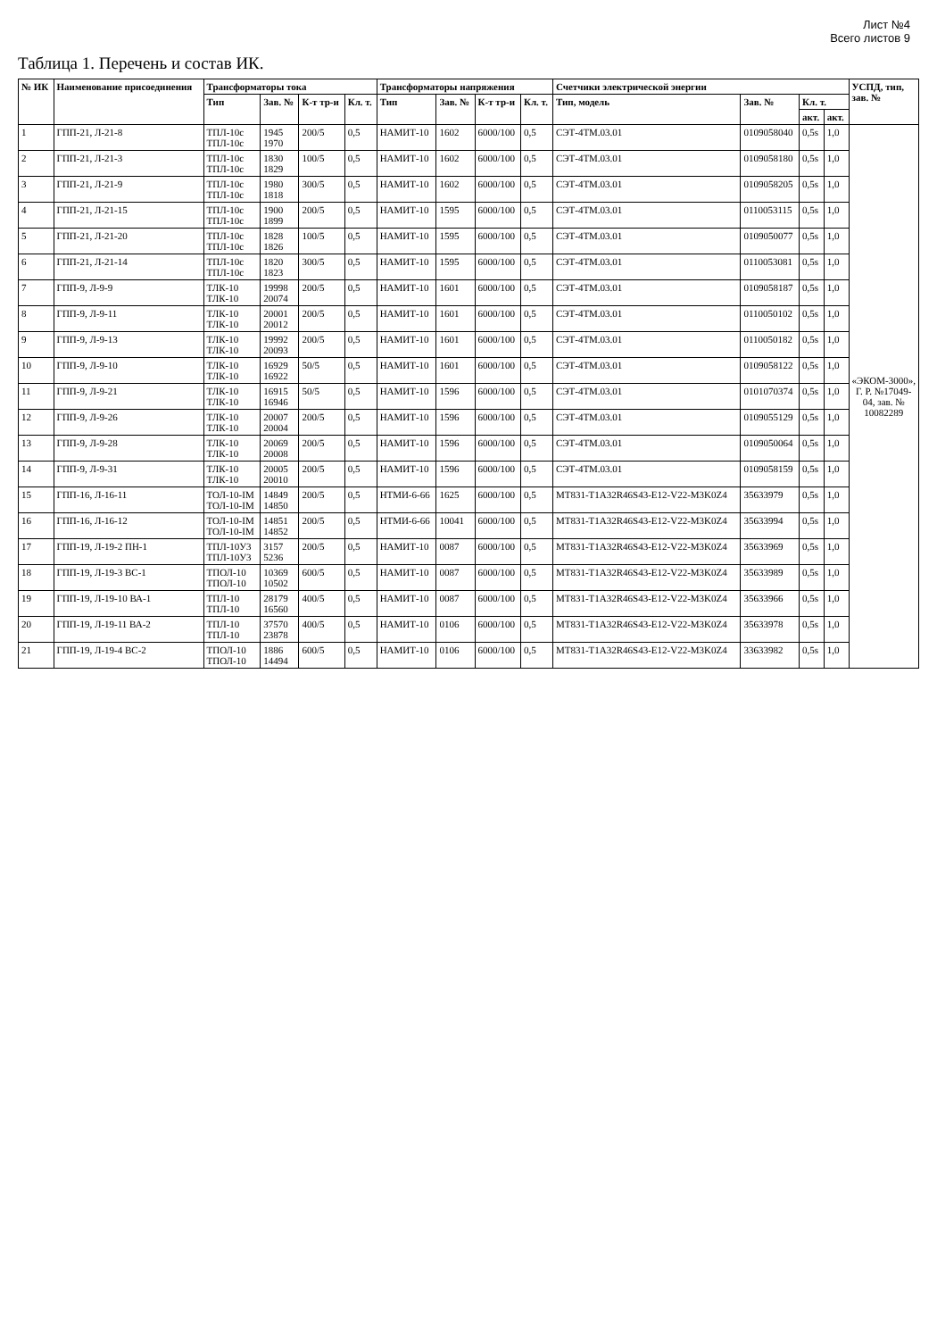Лист №4
Всего листов 9
Таблица 1. Перечень и состав ИК.
| № ИК | Наименование присоединения | Трансформаторы тока | | | | Трансформаторы напряжения | | | | Счетчики электрической энергии | | | | УСПД, тип, зав. № |
| --- | --- | --- | --- | --- | --- | --- | --- | --- | --- | --- | --- | --- | --- | --- |
| | | Тип | Зав. № | К-т тр-и | Кл. т. | Тип | Зав. № | К-т тр-и | Кл. т. | Тип, модель | Зав. № | Кл. т. | | |
| | | | | | | | | | | | | акт. | акт. | |
| 1 | ГПП-21, Л-21-8 | ТПЛ-10с ТПЛ-10с | 1945 1970 | 200/5 | 0,5 | НАМИТ-10 | 1602 | 6000/100 | 0,5 | СЭТ-4ТМ.03.01 | 0109058040 | 0,5s | 1,0 | «ЭКОМ-3000», Г. Р. №17049-04, зав. № 10082289 |
| 2 | ГПП-21, Л-21-3 | ТПЛ-10с ТПЛ-10с | 1830 1829 | 100/5 | 0,5 | НАМИТ-10 | 1602 | 6000/100 | 0,5 | СЭТ-4ТМ.03.01 | 0109058180 | 0,5s | 1,0 | |
| 3 | ГПП-21, Л-21-9 | ТПЛ-10с ТПЛ-10с | 1980 1818 | 300/5 | 0,5 | НАМИТ-10 | 1602 | 6000/100 | 0,5 | СЭТ-4ТМ.03.01 | 0109058205 | 0,5s | 1,0 | |
| 4 | ГПП-21, Л-21-15 | ТПЛ-10с ТПЛ-10с | 1900 1899 | 200/5 | 0,5 | НАМИТ-10 | 1595 | 6000/100 | 0,5 | СЭТ-4ТМ.03.01 | 0110053115 | 0,5s | 1,0 | |
| 5 | ГПП-21, Л-21-20 | ТПЛ-10с ТПЛ-10с | 1828 1826 | 100/5 | 0,5 | НАМИТ-10 | 1595 | 6000/100 | 0,5 | СЭТ-4ТМ.03.01 | 0109050077 | 0,5s | 1,0 | |
| 6 | ГПП-21, Л-21-14 | ТПЛ-10с ТПЛ-10с | 1820 1823 | 300/5 | 0,5 | НАМИТ-10 | 1595 | 6000/100 | 0,5 | СЭТ-4ТМ.03.01 | 0110053081 | 0,5s | 1,0 | |
| 7 | ГПП-9, Л-9-9 | ТЛК-10 ТЛК-10 | 19998 20074 | 200/5 | 0,5 | НАМИТ-10 | 1601 | 6000/100 | 0,5 | СЭТ-4ТМ.03.01 | 0109058187 | 0,5s | 1,0 | |
| 8 | ГПП-9, Л-9-11 | ТЛК-10 ТЛК-10 | 20001 20012 | 200/5 | 0,5 | НАМИТ-10 | 1601 | 6000/100 | 0,5 | СЭТ-4ТМ.03.01 | 0110050102 | 0,5s | 1,0 | |
| 9 | ГПП-9, Л-9-13 | ТЛК-10 ТЛК-10 | 19992 20093 | 200/5 | 0,5 | НАМИТ-10 | 1601 | 6000/100 | 0,5 | СЭТ-4ТМ.03.01 | 0110050182 | 0,5s | 1,0 | |
| 10 | ГПП-9, Л-9-10 | ТЛК-10 ТЛК-10 | 16929 16922 | 50/5 | 0,5 | НАМИТ-10 | 1601 | 6000/100 | 0,5 | СЭТ-4ТМ.03.01 | 0109058122 | 0,5s | 1,0 | |
| 11 | ГПП-9, Л-9-21 | ТЛК-10 ТЛК-10 | 16915 16946 | 50/5 | 0,5 | НАМИТ-10 | 1596 | 6000/100 | 0,5 | СЭТ-4ТМ.03.01 | 0101070374 | 0,5s | 1,0 | |
| 12 | ГПП-9, Л-9-26 | ТЛК-10 ТЛК-10 | 20007 20004 | 200/5 | 0,5 | НАМИТ-10 | 1596 | 6000/100 | 0,5 | СЭТ-4ТМ.03.01 | 0109055129 | 0,5s | 1,0 | |
| 13 | ГПП-9, Л-9-28 | ТЛК-10 ТЛК-10 | 20069 20008 | 200/5 | 0,5 | НАМИТ-10 | 1596 | 6000/100 | 0,5 | СЭТ-4ТМ.03.01 | 0109050064 | 0,5s | 1,0 | |
| 14 | ГПП-9, Л-9-31 | ТЛК-10 ТЛК-10 | 20005 20010 | 200/5 | 0,5 | НАМИТ-10 | 1596 | 6000/100 | 0,5 | СЭТ-4ТМ.03.01 | 0109058159 | 0,5s | 1,0 | |
| 15 | ГПП-16, Л-16-11 | ТОЛ-10-IM ТОЛ-10-IM | 14849 14850 | 200/5 | 0,5 | НТМИ-6-66 | 1625 | 6000/100 | 0,5 | MT831-T1A32R46S43-E12-V22-M3K0Z4 | 35633979 | 0,5s | 1,0 | |
| 16 | ГПП-16, Л-16-12 | ТОЛ-10-IM ТОЛ-10-IM | 14851 14852 | 200/5 | 0,5 | НТМИ-6-66 | 10041 | 6000/100 | 0,5 | MT831-T1A32R46S43-E12-V22-M3K0Z4 | 35633994 | 0,5s | 1,0 | |
| 17 | ГПП-19, Л-19-2 ПН-1 | ТПЛ-10У3 ТПЛ-10У3 | 3157 5236 | 200/5 | 0,5 | НАМИТ-10 | 0087 | 6000/100 | 0,5 | MT831-T1A32R46S43-E12-V22-M3K0Z4 | 35633969 | 0,5s | 1,0 | |
| 18 | ГПП-19, Л-19-3 ВС-1 | ТПОЛ-10 ТПОЛ-10 | 10369 10502 | 600/5 | 0,5 | НАМИТ-10 | 0087 | 6000/100 | 0,5 | MT831-T1A32R46S43-E12-V22-M3K0Z4 | 35633989 | 0,5s | 1,0 | |
| 19 | ГПП-19, Л-19-10 ВА-1 | ТПЛ-10 ТПЛ-10 | 28179 16560 | 400/5 | 0,5 | НАМИТ-10 | 0087 | 6000/100 | 0,5 | MT831-T1A32R46S43-E12-V22-M3K0Z4 | 35633966 | 0,5s | 1,0 | |
| 20 | ГПП-19, Л-19-11 ВА-2 | ТПЛ-10 ТПЛ-10 | 37570 23878 | 400/5 | 0,5 | НАМИТ-10 | 0106 | 6000/100 | 0,5 | MT831-T1A32R46S43-E12-V22-M3K0Z4 | 35633978 | 0,5s | 1,0 | |
| 21 | ГПП-19, Л-19-4 ВС-2 | ТПОЛ-10 ТПОЛ-10 | 1886 14494 | 600/5 | 0,5 | НАМИТ-10 | 0106 | 6000/100 | 0,5 | MT831-T1A32R46S43-E12-V22-M3K0Z4 | 33633982 | 0,5s | 1,0 | |